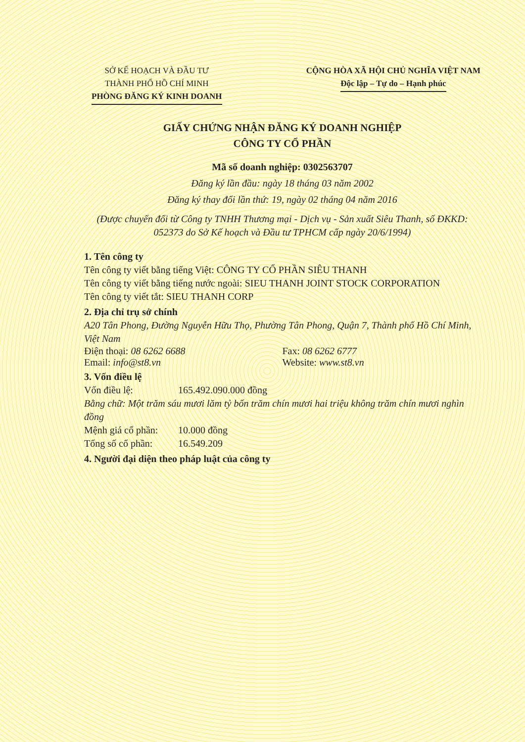SỞ KẾ HOẠCH VÀ ĐẦU TƯ
THÀNH PHỐ HỒ CHÍ MINH
PHÒNG ĐĂNG KÝ KINH DOANH
CỘNG HÒA XÃ HỘI CHỦ NGHĨA VIỆT NAM
Độc lập – Tự do – Hạnh phúc
GIẤY CHỨNG NHẬN ĐĂNG KÝ DOANH NGHIỆP
CÔNG TY CỔ PHẦN
Mã số doanh nghiệp: 0302563707
Đăng ký lần đầu: ngày 18 tháng 03 năm 2002
Đăng ký thay đổi lần thứ: 19, ngày 02 tháng 04 năm 2016
(Được chuyển đổi từ Công ty TNHH Thương mại - Dịch vụ - Sản xuất Siêu Thanh, số ĐKKD: 052373 do Sở Kế hoạch và Đầu tư TPHCM cấp ngày 20/6/1994)
1. Tên công ty
Tên công ty viết bằng tiếng Việt: CÔNG TY CỔ PHẦN SIÊU THANH
Tên công ty viết bằng tiếng nước ngoài: SIEU THANH JOINT STOCK CORPORATION
Tên công ty viết tắt: SIEU THANH CORP
2. Địa chỉ trụ sở chính
A20 Tân Phong, Đường Nguyễn Hữu Thọ, Phường Tân Phong, Quận 7, Thành phố Hồ Chí Minh, Việt Nam
Điện thoại: 08 6262 6688 Fax: 08 6262 6777
Email: info@st8.vn Website: www.st8.vn
3. Vốn điều lệ
Vốn điều lệ: 165.492.090.000 đồng
Bằng chữ: Một trăm sáu mươi lăm tỷ bốn trăm chín mươi hai triệu không trăm chín mươi nghìn đồng
Mệnh giá cổ phần: 10.000 đồng
Tổng số cổ phần: 16.549.209
4. Người đại diện theo pháp luật của công ty